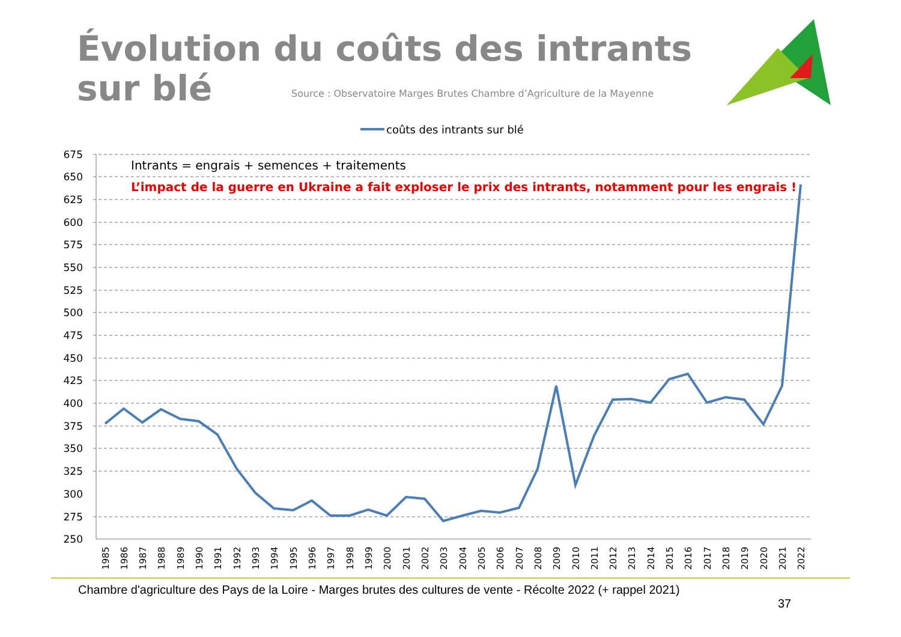Évolution du coûts des intrants
sur blé
Source : Observatoire Marges Brutes Chambre d’Agriculture de la Mayenne
coûts des intrants sur blé
675
650
625
600
575
550
525
500
475
450
425
400
375
350
325
300
275
250
Intrants = engrais + semences + traitements
L’impact de la guerre en Ukraine a fait exploser le prix des intrants, notamment pour les engrais !
1985
1986
1987
1988
1989
1990
1991
1992
1993
1994
1995
1996
1997
1998
1999
2000
2001
2002
2003
2004
2005
2006
2007
2008
2009
2010
2011
2012
2013
2014
2015
2016
2017
2018
2019
2020
2021
2022
Chambre d'agriculture des Pays de la Loire - Marges brutes des cultures de vente - Récolte 2022 (+ rappel 2021)
37